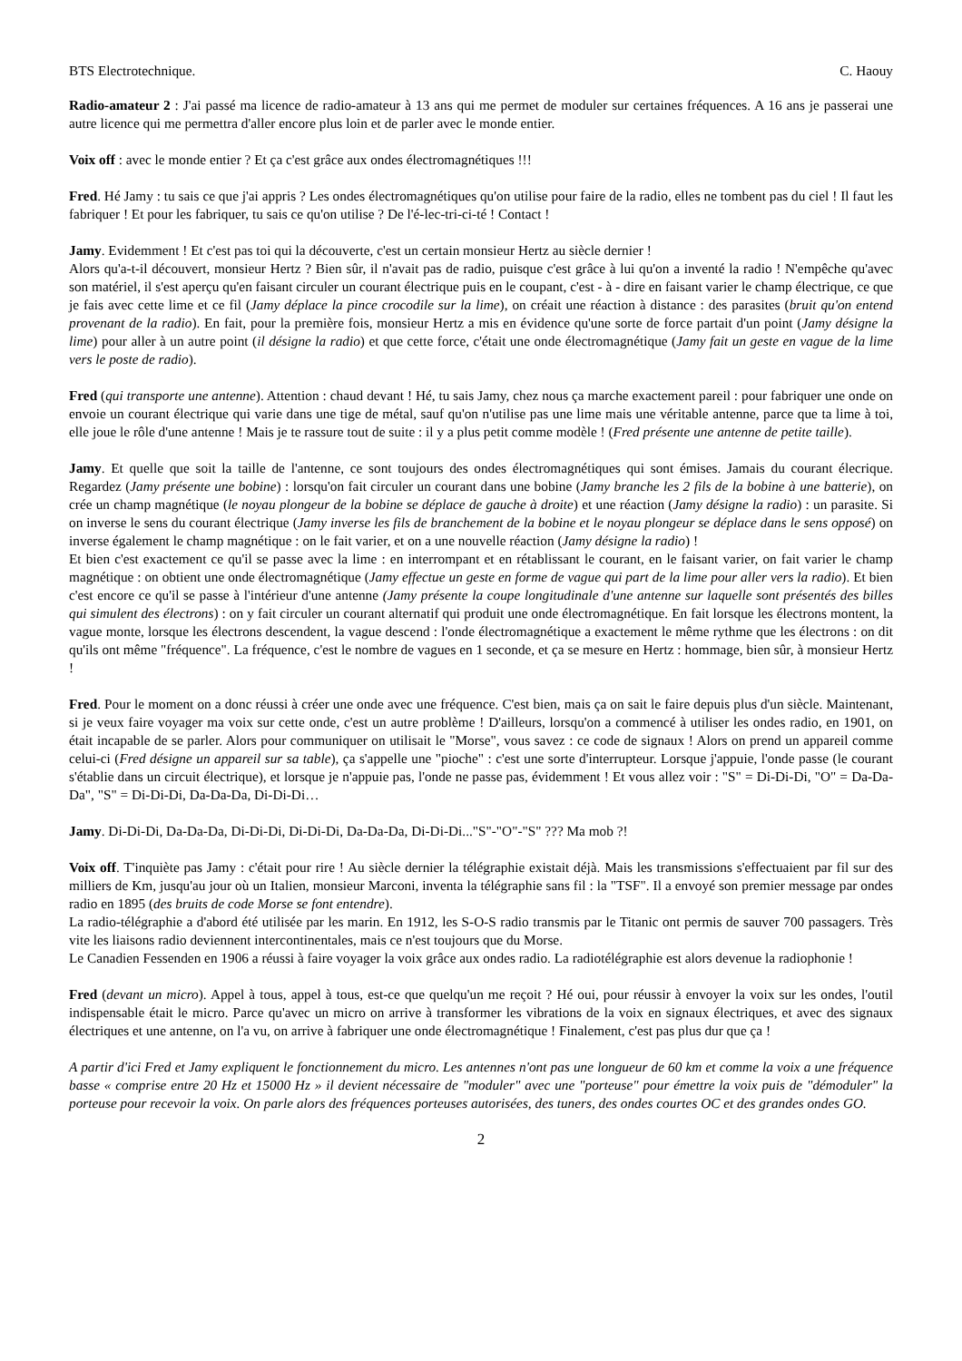BTS Electrotechnique. C. Haouy
Radio-amateur 2 : J'ai passé ma licence de radio-amateur à 13 ans qui me permet de moduler sur certaines fréquences. A 16 ans je passerai une autre licence qui me permettra d'aller encore plus loin et de parler avec le monde entier.
Voix off : avec le monde entier ? Et ça c'est grâce aux ondes électromagnétiques !!!
Fred. Hé Jamy : tu sais ce que j'ai appris ? Les ondes électromagnétiques qu'on utilise pour faire de la radio, elles ne tombent pas du ciel ! Il faut les fabriquer ! Et pour les fabriquer, tu sais ce qu'on utilise ? De l'é-lec-tri-ci-té ! Contact !
Jamy. Evidemment ! Et c'est pas toi qui la découverte, c'est un certain monsieur Hertz au siècle dernier !
Alors qu'a-t-il découvert, monsieur Hertz ? Bien sûr, il n'avait pas de radio, puisque c'est grâce à lui qu'on a inventé la radio ! N'empêche qu'avec son matériel, il s'est aperçu qu'en faisant circuler un courant électrique puis en le coupant, c'est - à - dire en faisant varier le champ électrique, ce que je fais avec cette lime et ce fil (Jamy déplace la pince crocodile sur la lime), on créait une réaction à distance : des parasites (bruit qu'on entend provenant de la radio). En fait, pour la première fois, monsieur Hertz a mis en évidence qu'une sorte de force partait d'un point (Jamy désigne la lime) pour aller à un autre point (il désigne la radio) et que cette force, c'était une onde électromagnétique (Jamy fait un geste en vague de la lime vers le poste de radio).
Fred (qui transporte une antenne). Attention : chaud devant ! Hé, tu sais Jamy, chez nous ça marche exactement pareil : pour fabriquer une onde on envoie un courant électrique qui varie dans une tige de métal, sauf qu'on n'utilise pas une lime mais une véritable antenne, parce que ta lime à toi, elle joue le rôle d'une antenne ! Mais je te rassure tout de suite : il y a plus petit comme modèle ! (Fred présente une antenne de petite taille).
Jamy. Et quelle que soit la taille de l'antenne, ce sont toujours des ondes électromagnétiques qui sont émises. Jamais du courant élecrique. Regardez (Jamy présente une bobine) : lorsqu'on fait circuler un courant dans une bobine (Jamy branche les 2 fils de la bobine à une batterie), on crée un champ magnétique (le noyau plongeur de la bobine se déplace de gauche à droite) et une réaction (Jamy désigne la radio) : un parasite. Si on inverse le sens du courant électrique (Jamy inverse les fils de branchement de la bobine et le noyau plongeur se déplace dans le sens opposé) on inverse également le champ magnétique : on le fait varier, et on a une nouvelle réaction (Jamy désigne la radio) !
Et bien c'est exactement ce qu'il se passe avec la lime : en interrompant et en rétablissant le courant, en le faisant varier, on fait varier le champ magnétique : on obtient une onde électromagnétique (Jamy effectue un geste en forme de vague qui part de la lime pour aller vers la radio). Et bien c'est encore ce qu'il se passe à l'intérieur d'une antenne (Jamy présente la coupe longitudinale d'une antenne sur laquelle sont présentés des billes qui simulent des électrons) : on y fait circuler un courant alternatif qui produit une onde électromagnétique. En fait lorsque les électrons montent, la vague monte, lorsque les électrons descendent, la vague descend : l'onde électromagnétique a exactement le même rythme que les électrons : on dit qu'ils ont même "fréquence". La fréquence, c'est le nombre de vagues en 1 seconde, et ça se mesure en Hertz : hommage, bien sûr, à monsieur Hertz !
Fred. Pour le moment on a donc réussi à créer une onde avec une fréquence. C'est bien, mais ça on sait le faire depuis plus d'un siècle. Maintenant, si je veux faire voyager ma voix sur cette onde, c'est un autre problème ! D'ailleurs, lorsqu'on a commencé à utiliser les ondes radio, en 1901, on était incapable de se parler. Alors pour communiquer on utilisait le "Morse", vous savez : ce code de signaux ! Alors on prend un appareil comme celui-ci (Fred désigne un appareil sur sa table), ça s'appelle une "pioche" : c'est une sorte d'interrupteur. Lorsque j'appuie, l'onde passe (le courant s'établie dans un circuit électrique), et lorsque je n'appuie pas, l'onde ne passe pas, évidemment ! Et vous allez voir : "S" = Di-Di-Di, "O" = Da-Da-Da", "S" = Di-Di-Di, Da-Da-Da, Di-Di-Di…
Jamy. Di-Di-Di, Da-Da-Da, Di-Di-Di, Di-Di-Di, Da-Da-Da, Di-Di-Di..."S"-"O"-"S" ??? Ma mob ?!
Voix off. T'inquiète pas Jamy : c'était pour rire ! Au siècle dernier la télégraphie existait déjà. Mais les transmissions s'effectuaient par fil sur des milliers de Km, jusqu'au jour où un Italien, monsieur Marconi, inventa la télégraphie sans fil : la "TSF". Il a envoyé son premier message par ondes radio en 1895 (des bruits de code Morse se font entendre).
La radio-télégraphie a d'abord été utilisée par les marin. En 1912, les S-O-S radio transmis par le Titanic ont permis de sauver 700 passagers. Très vite les liaisons radio deviennent intercontinentales, mais ce n'est toujours que du Morse.
Le Canadien Fessenden en 1906 a réussi à faire voyager la voix grâce aux ondes radio. La radiotélégraphie est alors devenue la radiophonie !
Fred (devant un micro). Appel à tous, appel à tous, est-ce que quelqu'un me reçoit ? Hé oui, pour réussir à envoyer la voix sur les ondes, l'outil indispensable était le micro. Parce qu'avec un micro on arrive à transformer les vibrations de la voix en signaux électriques, et avec des signaux électriques et une antenne, on l'a vu, on arrive à fabriquer une onde électromagnétique ! Finalement, c'est pas plus dur que ça !
A partir d'ici Fred et Jamy expliquent le fonctionnement du micro. Les antennes n'ont pas une longueur de 60 km et comme la voix a une fréquence basse « comprise entre 20 Hz et 15000 Hz » il devient nécessaire de "moduler" avec une "porteuse" pour émettre la voix puis de "démoduler" la porteuse pour recevoir la voix. On parle alors des fréquences porteuses autorisées, des tuners, des ondes courtes OC et des grandes ondes GO.
2